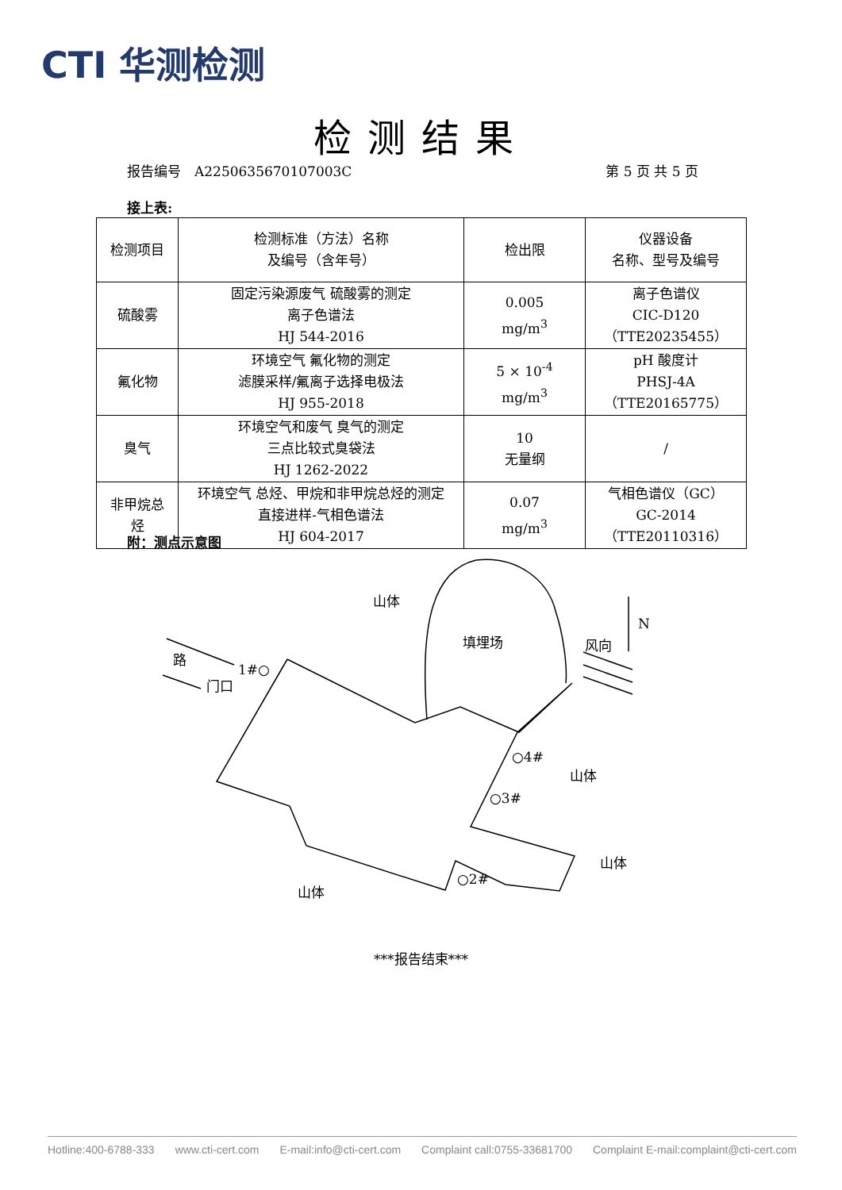CTI 华测检测
检测结果
报告编号　A2250635670107003C 第 5 页 共 5 页
接上表:
| 检测项目 | 检测标准（方法）名称 及编号（含年号） | 检出限 | 仪器设备 名称、型号及编号 |
| --- | --- | --- | --- |
| 硫酸雾 | 固定污染源废气 硫酸雾的测定 离子色谱法 HJ 544-2016 | 0.005 mg/m<sup>3</sup> | 离子色谱仪 CIC-D120 （TTE20235455） |
| 氟化物 | 环境空气 氟化物的测定 滤膜采样/氟离子选择电极法 HJ 955-2018 | 5 × 10<sup>-4</sup> mg/m<sup>3</sup> | pH 酸度计 PHSJ-4A （TTE20165775） |
| 臭气 | 环境空气和废气 臭气的测定 三点比较式臭袋法 HJ 1262-2022 | 10 无量纲 | / |
| 非甲烷总 烃 | 环境空气 总烃、甲烷和非甲烷总烃的测定 直接进样-气相色谱法 HJ 604-2017 | 0.07 mg/m<sup>3</sup> | 气相色谱仪（GC） GC-2014 （TTE20110316） |
附：测点示意图
山体
填埋场
路
1#○
门口
N
风向
○4#
山体
○3#
山体
○2#
山体
***报告结束***
Hotline:400-6788-333 www.cti-cert.com E-mail:info@cti-cert.com Complaint call:0755-33681700 Complaint E-mail:complaint@cti-cert.com